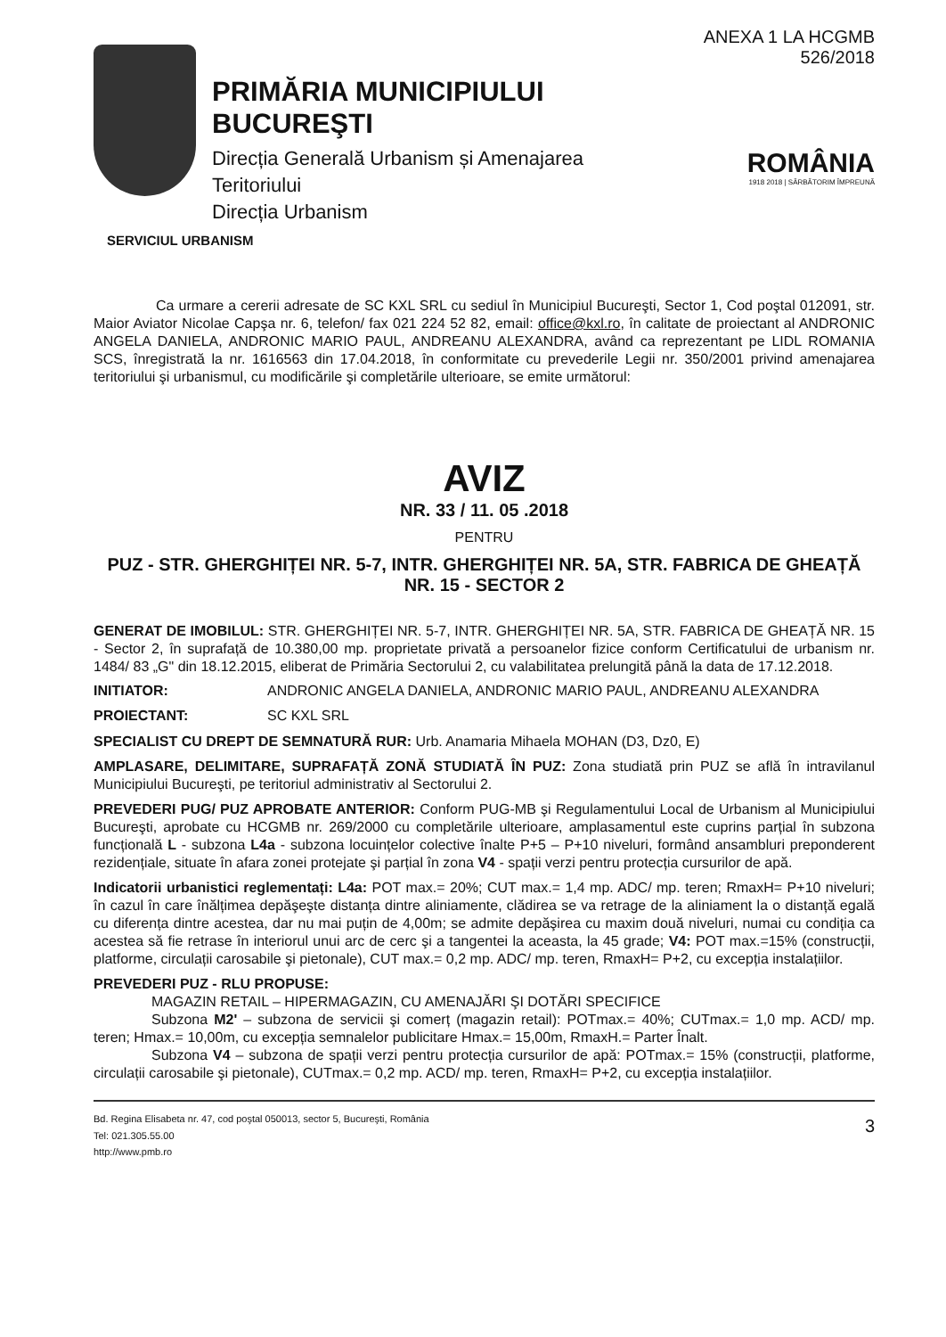PRIMĂRIA MUNICIPIULUI BUCUREŞTI
Direcția Generală Urbanism și Amenajarea
Teritoriului
Direcția Urbanism
ANEXA 1 LA HCGMB 526/2018
ROMÂNIA
1918 2018 | SĂRBĂTORIM ÎMPREUNĂ
SERVICIUL URBANISM
Ca urmare a cererii adresate de SC KXL SRL cu sediul în Municipiul Bucureşti, Sector 1, Cod poştal 012091, str. Maior Aviator Nicolae Capşa nr. 6, telefon/ fax 021 224 52 82, email: office@kxl.ro, în calitate de proiectant al ANDRONIC ANGELA DANIELA, ANDRONIC MARIO PAUL, ANDREANU ALEXANDRA, având ca reprezentant pe LIDL ROMANIA SCS, înregistrată la nr. 1616563 din 17.04.2018, în conformitate cu prevederile Legii nr. 350/2001 privind amenajarea teritoriului şi urbanismul, cu modificările şi completările ulterioare, se emite următorul:
AVIZ
NR. 33 / 11. 05 .2018
PENTRU
PUZ - STR. GHERGHIȚEI NR. 5-7, INTR. GHERGHIȚEI NR. 5A, STR. FABRICA DE GHEAȚĂ NR. 15 - SECTOR 2
GENERAT DE IMOBILUL: STR. GHERGHIȚEI NR. 5-7, INTR. GHERGHIȚEI NR. 5A, STR. FABRICA DE GHEAȚĂ NR. 15 - Sector 2, în suprafață de 10.380,00 mp. proprietate privată a persoanelor fizice conform Certificatului de urbanism nr. 1484/ 83 „G" din 18.12.2015, eliberat de Primăria Sectorului 2, cu valabilitatea prelungită până la data de 17.12.2018.
INITIATOR: ANDRONIC ANGELA DANIELA, ANDRONIC MARIO PAUL, ANDREANU ALEXANDRA
PROIECTANT: SC KXL SRL
SPECIALIST CU DREPT DE SEMNATURĂ RUR: Urb. Anamaria Mihaela MOHAN (D3, Dz0, E)
AMPLASARE, DELIMITARE, SUPRAFAȚĂ ZONĂ STUDIATĂ ÎN PUZ: Zona studiată prin PUZ se află în intravilanul Municipiului Bucureşti, pe teritoriul administrativ al Sectorului 2.
PREVEDERI PUG/ PUZ APROBATE ANTERIOR: Conform PUG-MB şi Regulamentului Local de Urbanism al Municipiului Bucureşti, aprobate cu HCGMB nr. 269/2000 cu completările ulterioare, amplasamentul este cuprins parțial în subzona funcțională L - subzona L4a - subzona locuințelor colective înalte P+5 – P+10 niveluri, formând ansambluri preponderent rezidențiale, situate în afara zonei protejate şi parțial în zona V4 - spații verzi pentru protecția cursurilor de apă.
Indicatorii urbanistici reglementați: L4a: POT max.= 20%; CUT max.= 1,4 mp. ADC/ mp. teren; RmaxH= P+10 niveluri; în cazul în care înălțimea depăşeşte distanța dintre aliniamente, clădirea se va retrage de la aliniament la o distanță egală cu diferența dintre acestea, dar nu mai puțin de 4,00m; se admite depăşirea cu maxim două niveluri, numai cu condiția ca acestea să fie retrase în interiorul unui arc de cerc şi a tangentei la aceasta, la 45 grade; V4: POT max.=15% (construcții, platforme, circulații carosabile şi pietonale), CUT max.= 0,2 mp. ADC/ mp. teren, RmaxH= P+2, cu excepția instalațiilor.
PREVEDERI PUZ - RLU PROPUSE:
MAGAZIN RETAIL – HIPERMAGAZIN, CU AMENAJĂRI ŞI DOTĂRI SPECIFICE
Subzona M2' – subzona de servicii şi comerț (magazin retail): POTmax.= 40%; CUTmax.= 1,0 mp. ACD/ mp. teren; Hmax.= 10,00m, cu excepția semnalelor publicitare Hmax.= 15,00m, RmaxH.= Parter Înalt.
Subzona V4 – subzona de spații verzi pentru protecția cursurilor de apă: POTmax.= 15% (construcții, platforme, circulații carosabile şi pietonale), CUTmax.= 0,2 mp. ACD/ mp. teren, RmaxH= P+2, cu excepția instalațiilor.
Bd. Regina Elisabeta nr. 47, cod poştal 050013, sector 5, Bucureşti, România
Tel: 021.305.55.00
http://www.pmb.ro
3